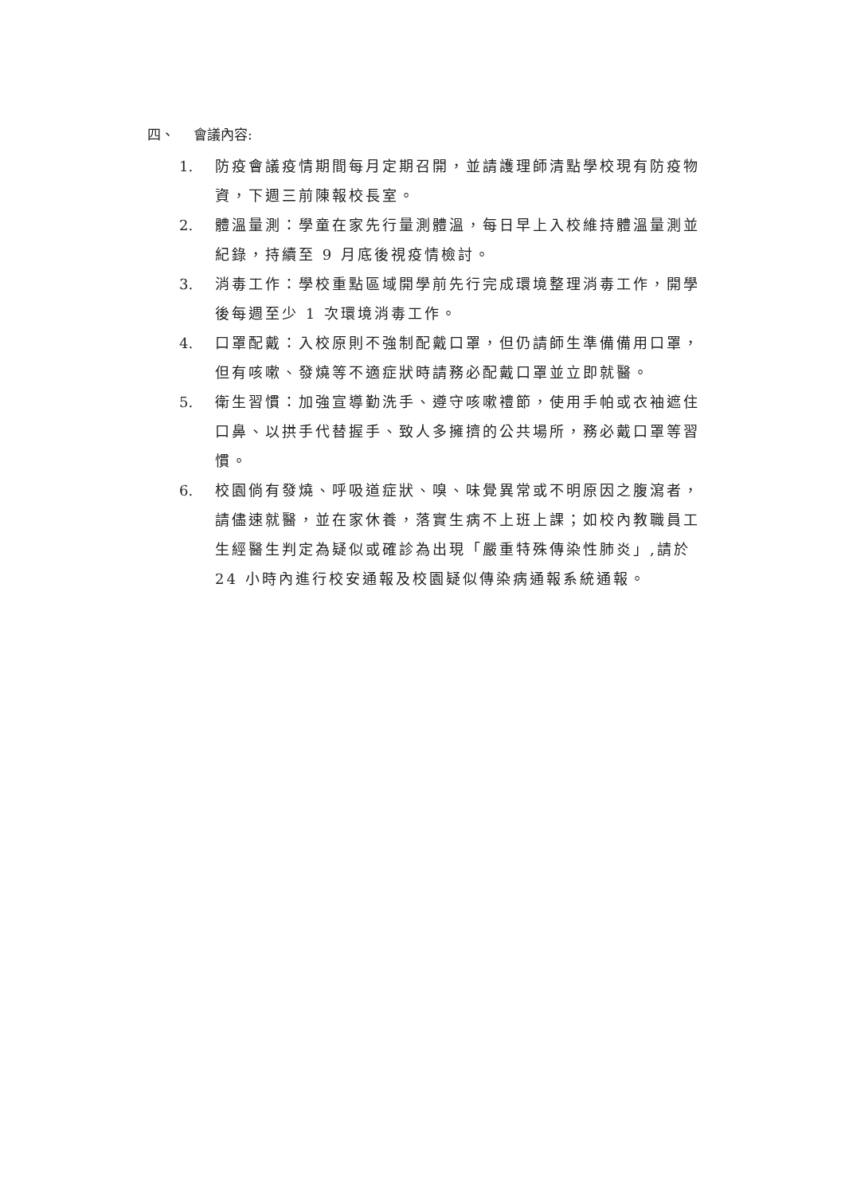四、 會議內容:
1. 防疫會議疫情期間每月定期召開，並請護理師清點學校現有防疫物資，下週三前陳報校長室。
2. 體溫量測：學童在家先行量測體溫，每日早上入校維持體溫量測並紀錄，持續至 9 月底後視疫情檢討。
3. 消毒工作：學校重點區域開學前先行完成環境整理消毒工作，開學後每週至少 1 次環境消毒工作。
4. 口罩配戴：入校原則不強制配戴口罩，但仍請師生準備備用口罩，但有咳嗽、發燒等不適症狀時請務必配戴口罩並立即就醫。
5. 衛生習慣：加強宣導勤洗手、遵守咳嗽禮節，使用手帕或衣袖遮住口鼻、以拱手代替握手、致人多擁擠的公共場所，務必戴口罩等習慣。
6. 校園倘有發燒、呼吸道症狀、嗅、味覺異常或不明原因之腹瀉者，請儘速就醫，並在家休養，落實生病不上班上課；如校內教職員工生經醫生判定為疑似或確診為出現「嚴重特殊傳染性肺炎」,請於 24 小時內進行校安通報及校園疑似傳染病通報系統通報。